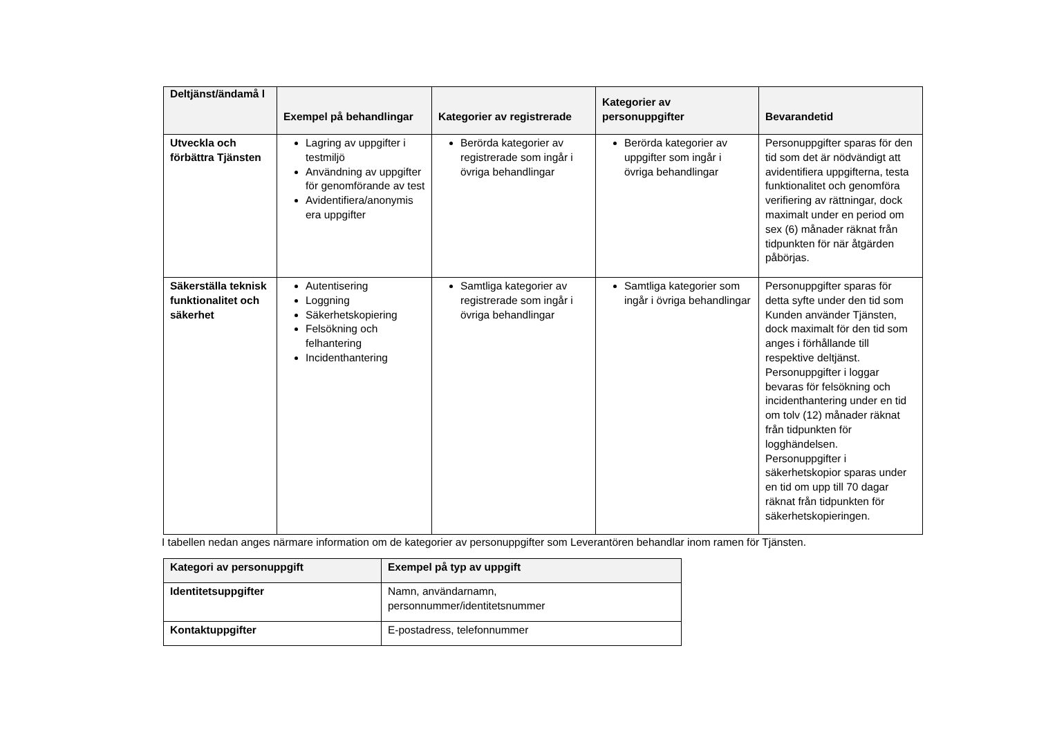| Deltjänst/ändamå l | Exempel på behandlingar | Kategorier av registrerade | Kategorier av personuppgifter | Bevarandetid |
| --- | --- | --- | --- | --- |
| Utveckla och förbättra Tjänsten | Lagring av uppgifter i testmiljö Användning av uppgifter för genomförande av test Avidentifiera/anonymis era uppgifter | Berörda kategorier av registrerade som ingår i övriga behandlingar | Berörda kategorier av uppgifter som ingår i övriga behandlingar | Personuppgifter sparas för den tid som det är nödvändigt att avidentifiera uppgifterna, testa funktionalitet och genomföra verifiering av rättningar, dock maximalt under en period om sex (6) månader räknat från tidpunkten för när åtgärden påbörjas. |
| Säkerställa teknisk funktionalitet och säkerhet | Autentisering Loggning Säkerhetskopiering Felsökning och felhantering Incidenthantering | Samtliga kategorier av registrerade som ingår i övriga behandlingar | Samtliga kategorier som ingår i övriga behandlingar | Personuppgifter sparas för detta syfte under den tid som Kunden använder Tjänsten, dock maximalt för den tid som anges i förhållande till respektive deltjänst. Personuppgifter i loggar bevaras för felsökning och incidenthantering under en tid om tolv (12) månader räknat från tidpunkten för logghändelsen. Personuppgifter i säkerhetskopior sparas under en tid om upp till 70 dagar räknat från tidpunkten för säkerhetskopieringen. |
I tabellen nedan anges närmare information om de kategorier av personuppgifter som Leverantören behandlar inom ramen för Tjänsten.
| Kategori av personuppgift | Exempel på typ av uppgift |
| --- | --- |
| Identitetsuppgifter | Namn, användarnamn, personnummer/identitetsnummer |
| Kontaktuppgifter | E-postadress, telefonnummer |